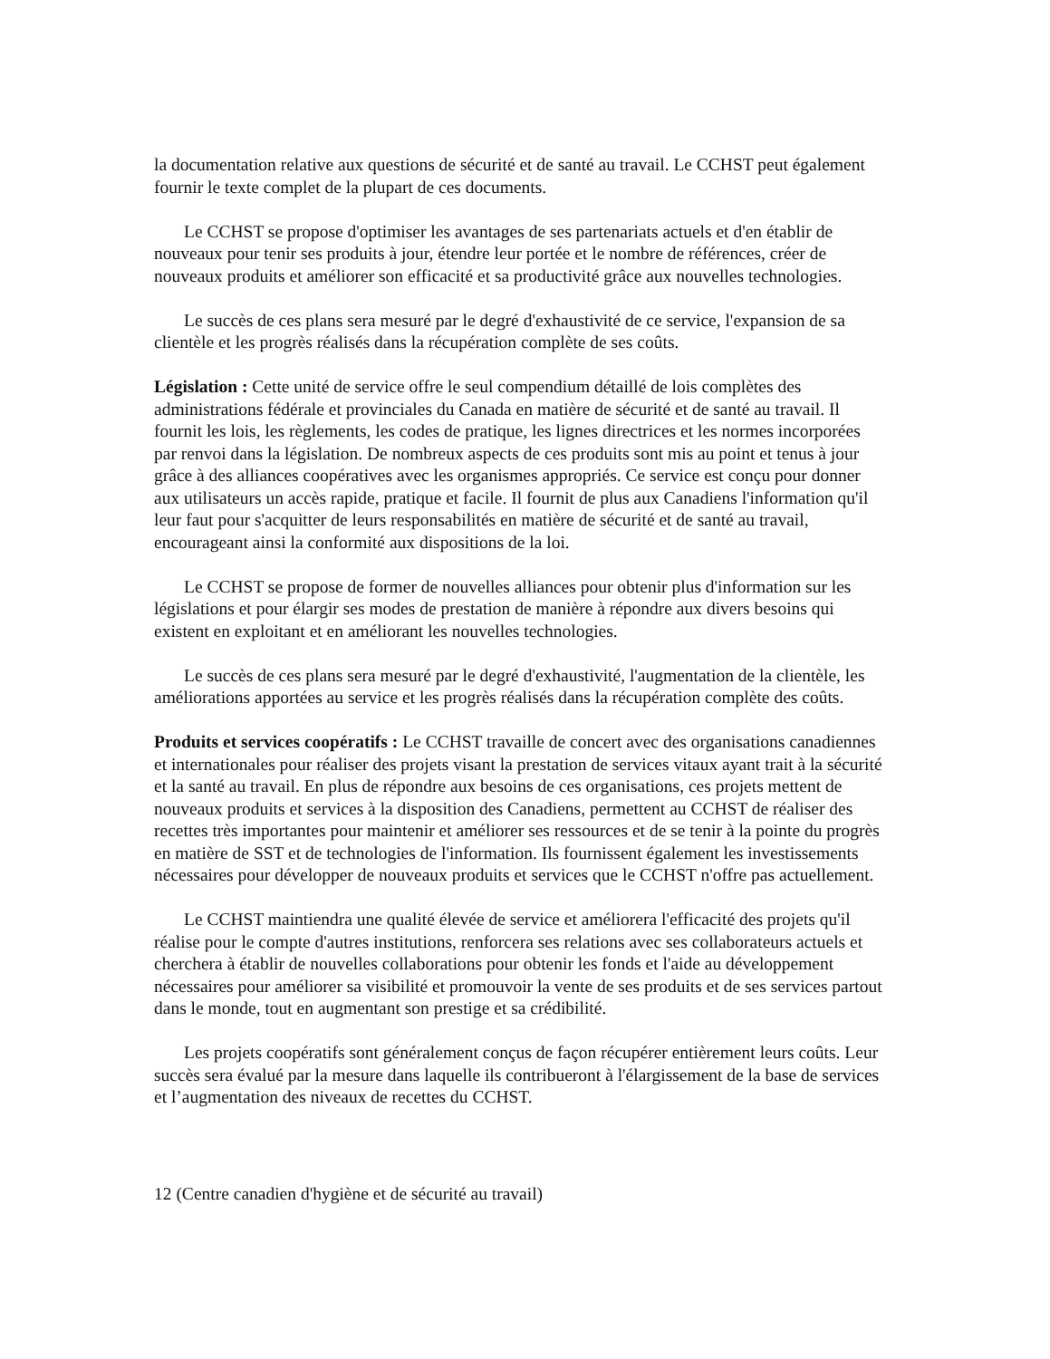la documentation relative aux questions de sécurité et de santé au travail. Le CCHST peut également fournir le texte complet de la plupart de ces documents.
Le CCHST se propose d'optimiser les avantages de ses partenariats actuels et d'en établir de nouveaux pour tenir ses produits à jour, étendre leur portée et le nombre de références, créer de nouveaux produits et améliorer son efficacité et sa productivité grâce aux nouvelles technologies.
Le succès de ces plans sera mesuré par le degré d'exhaustivité de ce service, l'expansion de sa clientèle et les progrès réalisés dans la récupération complète de ses coûts.
Législation : Cette unité de service offre le seul compendium détaillé de lois complètes des administrations fédérale et provinciales du Canada en matière de sécurité et de santé au travail. Il fournit les lois, les règlements, les codes de pratique, les lignes directrices et les normes incorporées par renvoi dans la législation. De nombreux aspects de ces produits sont mis au point et tenus à jour grâce à des alliances coopératives avec les organismes appropriés. Ce service est conçu pour donner aux utilisateurs un accès rapide, pratique et facile. Il fournit de plus aux Canadiens l'information qu'il leur faut pour s'acquitter de leurs responsabilités en matière de sécurité et de santé au travail, encourageant ainsi la conformité aux dispositions de la loi.
Le CCHST se propose de former de nouvelles alliances pour obtenir plus d'information sur les législations et pour élargir ses modes de prestation de manière à répondre aux divers besoins qui existent en exploitant et en améliorant les nouvelles technologies.
Le succès de ces plans sera mesuré par le degré d'exhaustivité, l'augmentation de la clientèle, les améliorations apportées au service et les progrès réalisés dans la récupération complète des coûts.
Produits et services coopératifs : Le CCHST travaille de concert avec des organisations canadiennes et internationales pour réaliser des projets visant la prestation de services vitaux ayant trait à la sécurité et la santé au travail. En plus de répondre aux besoins de ces organisations, ces projets mettent de nouveaux produits et services à la disposition des Canadiens, permettent au CCHST de réaliser des recettes très importantes pour maintenir et améliorer ses ressources et de se tenir à la pointe du progrès en matière de SST et de technologies de l'information. Ils fournissent également les investissements nécessaires pour développer de nouveaux produits et services que le CCHST n'offre pas actuellement.
Le CCHST maintiendra une qualité élevée de service et améliorera l'efficacité des projets qu'il réalise pour le compte d'autres institutions, renforcera ses relations avec ses collaborateurs actuels et cherchera à établir de nouvelles collaborations pour obtenir les fonds et l'aide au développement nécessaires pour améliorer sa visibilité et promouvoir la vente de ses produits et de ses services partout dans le monde, tout en augmentant son prestige et sa crédibilité.
Les projets coopératifs sont généralement conçus de façon récupérer entièrement leurs coûts. Leur succès sera évalué par la mesure dans laquelle ils contribueront à l'élargissement de la base de services et l’augmentation des niveaux de recettes du CCHST.
12 (Centre canadien d'hygiène et de sécurité au travail)